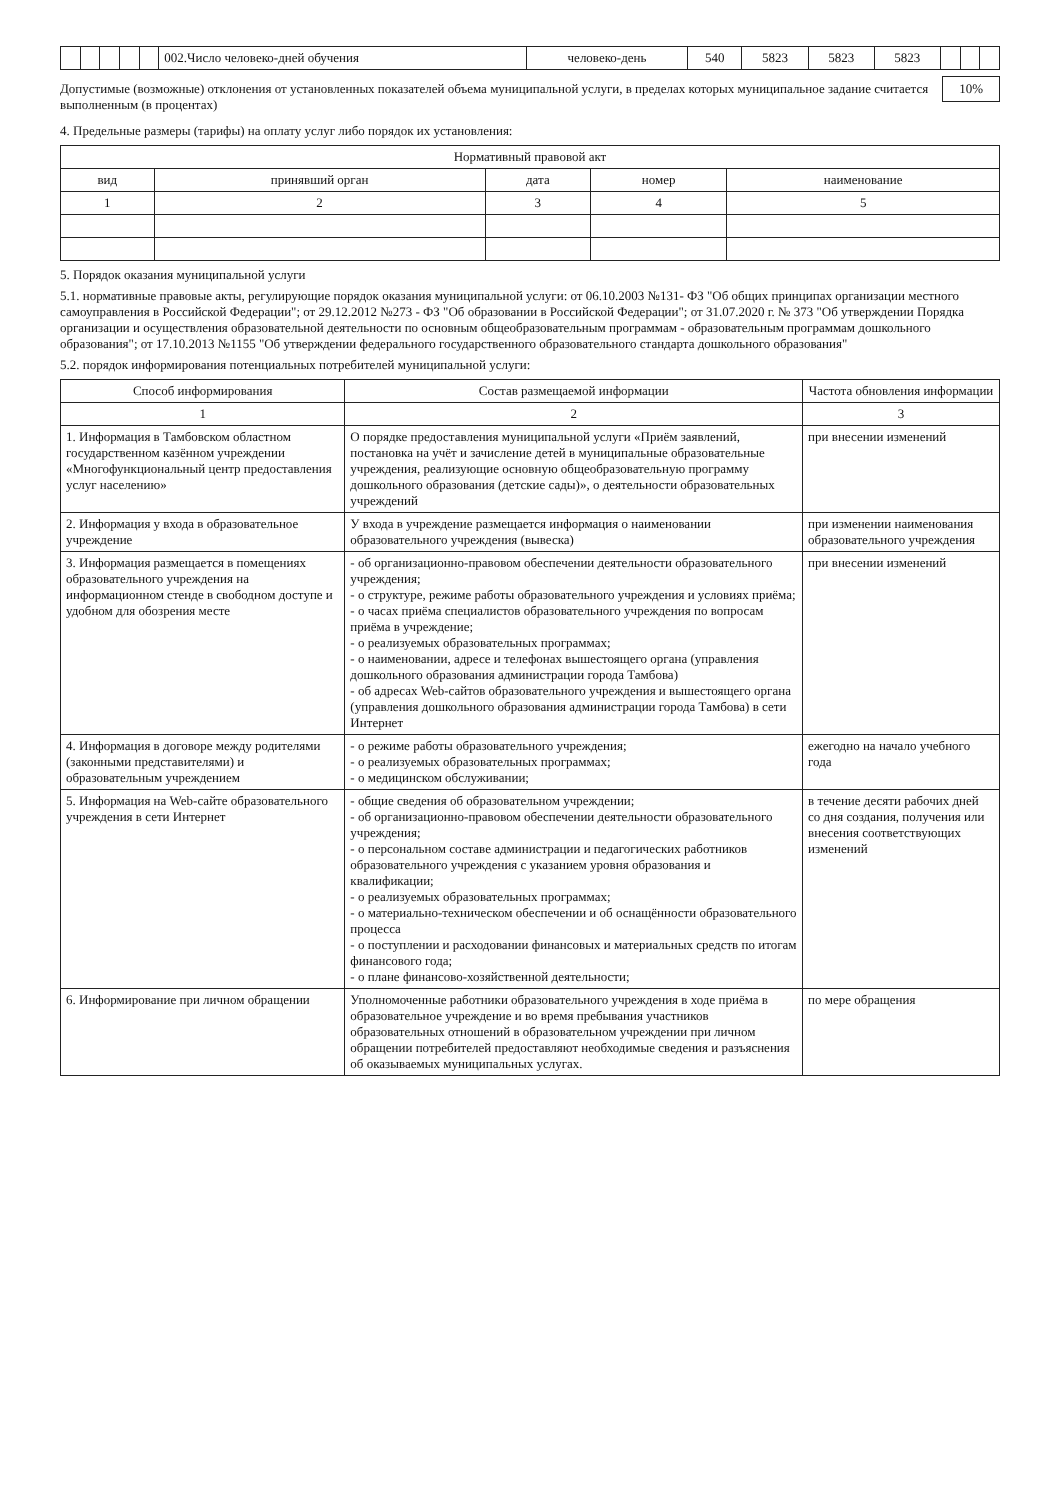| | | | | | 002.Число человеко-дней обучения | человеко-день | 540 | 5823 | 5823 | 5823 | | | |
Допустимые (возможные) отклонения от установленных показателей объема муниципальной услуги, в пределах которых муниципальное задание считается выполненным (в процентах)
10%
4. Предельные размеры (тарифы) на оплату услуг либо порядок их установления:
| Нормативный правовой акт | | | | |
| --- | --- | --- | --- | --- |
| вид | принявший орган | дата | номер | наименование |
| 1 | 2 | 3 | 4 | 5 |
5. Порядок оказания муниципальной услуги
5.1. нормативные правовые акты, регулирующие порядок оказания муниципальной услуги: от 06.10.2003 №131- ФЗ "Об общих принципах организации местного самоуправления в Российской Федерации"; от 29.12.2012 №273 - ФЗ "Об образовании в Российской Федерации"; от 31.07.2020 г. № 373 "Об утверждении Порядка организации и осуществления образовательной деятельности по основным общеобразовательным программам - образовательным программам дошкольного образования"; от 17.10.2013 №1155 "Об утверждении федерального государственного образовательного стандарта дошкольного образования"
5.2. порядок информирования потенциальных потребителей муниципальной услуги:
| Способ информирования | Состав размещаемой информации | Частота обновления информации |
| --- | --- | --- |
| 1 | 2 | 3 |
| 1. Информация в Тамбовском областном государственном казённом учреждении «Многофункциональный центр предоставления услуг населению» | О порядке предоставления муниципальной услуги «Приём заявлений, постановка на учёт и зачисление детей в муниципальные образовательные учреждения, реализующие основную общеобразовательную программу дошкольного образования (детские сады)», о деятельности образовательных учреждений | при внесении изменений |
| 2. Информация у входа в образовательное учреждение | У входа в учреждение размещается информация о наименовании образовательного учреждения (вывеска) | при изменении наименования образовательного учреждения |
| 3. Информация размещается в помещениях образовательного учреждения на информационном стенде в свободном доступе и удобном для обозрения месте | - об организационно-правовом обеспечении деятельности образовательного учреждения; - о структуре, режиме работы образовательного учреждения и условиях приёма; - о часах приёма специалистов образовательного учреждения по вопросам приёма в учреждение; - о реализуемых образовательных программах; - о наименовании, адресе и телефонах вышестоящего органа (управления дошкольного образования администрации города Тамбова) - об адресах Web-сайтов образовательного учреждения и вышестоящего органа (управления дошкольного образования администрации города Тамбова) в сети Интернет | при внесении изменений |
| 4. Информация в договоре между родителями (законными представителями) и образовательным учреждением | - о режиме работы образовательного учреждения; - о реализуемых образовательных программах; - о медицинском обслуживании; | ежегодно на начало учебного года |
| 5. Информация на Web-сайте образовательного учреждения в сети Интернет | - общие сведения об образовательном учреждении; - об организационно-правовом обеспечении деятельности образовательного учреждения; - о персональном составе администрации и педагогических работников образовательного учреждения с указанием уровня образования и квалификации; - о реализуемых образовательных программах; - о материально-техническом обеспечении и об оснащённости образовательного процесса - о поступлении и расходовании финансовых и материальных средств по итогам финансового года; - о плане финансово-хозяйственной деятельности; | в течение десяти рабочих дней со дня создания, получения или внесения соответствующих изменений |
| 6. Информирование при личном обращении | Уполномоченные работники образовательного учреждения в ходе приёма в образовательное учреждение и во время пребывания участников образовательных отношений в образовательном учреждении при личном обращении потребителей предоставляют необходимые сведения и разъяснения об оказываемых муниципальных услугах. | по мере обращения |